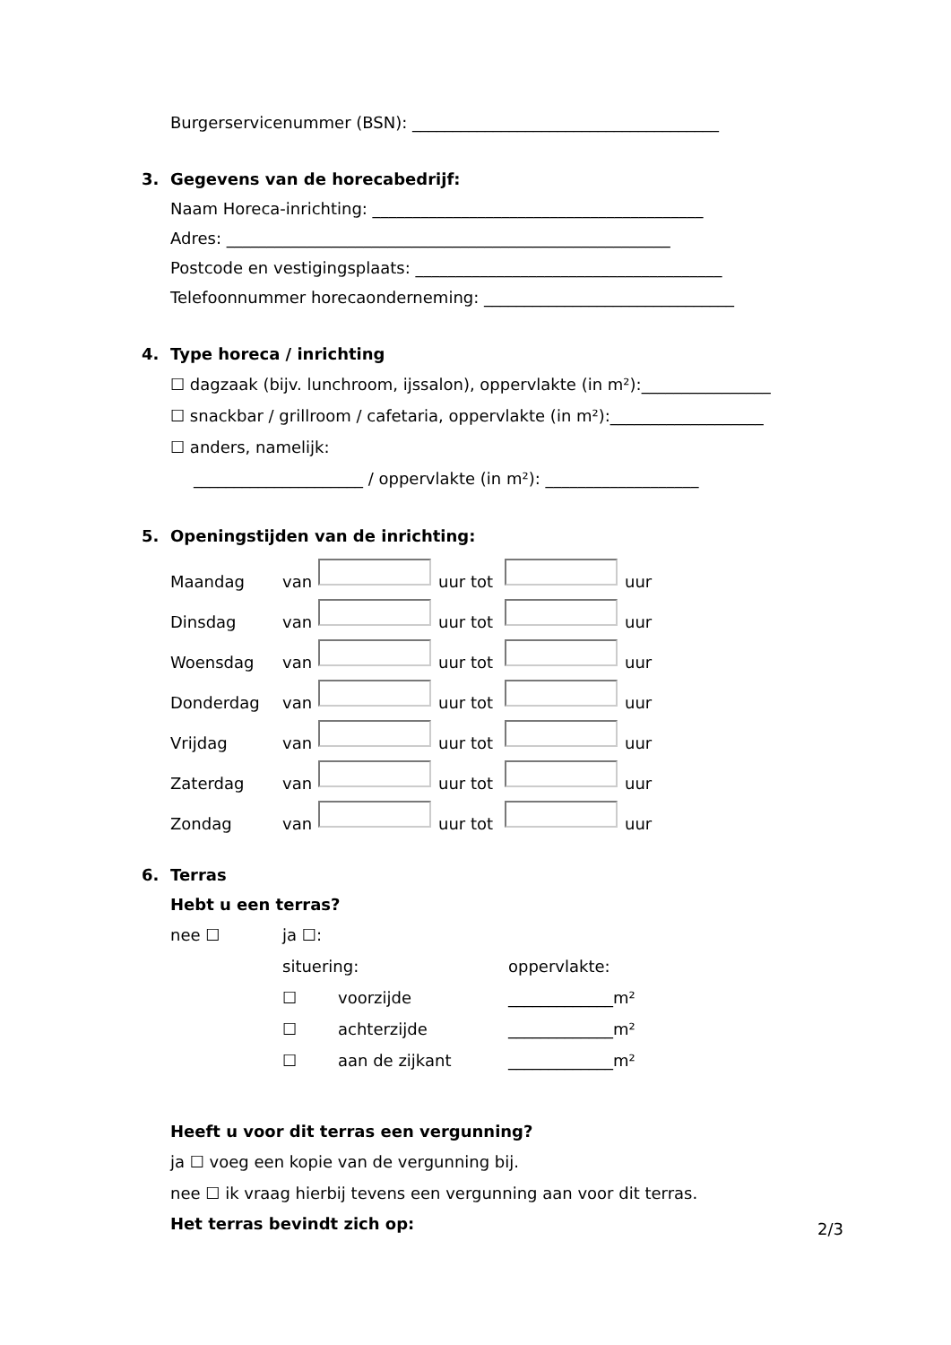Burgerservicenummer (BSN): ______________________________________
3. Gegevens van de horecabedrijf:
Naam Horeca-inrichting: _________________________________________
Adres: _______________________________________________________
Postcode en vestigingsplaats: ______________________________________
Telefoonnummer horecaonderneming: _______________________________
4. Type horeca / inrichting
☐ dagzaak (bijv. lunchroom, ijssalon), oppervlakte (in m²):________________
☐ snackbar / grillroom / cafetaria, oppervlakte (in m²):___________________
☐ anders, namelijk:
_____________________ / oppervlakte (in m²): ___________________
5. Openingstijden van de inrichting:
Maandag van uur tot uur
Dinsdag van uur tot uur
Woensdag van uur tot uur
Donderdag van uur tot uur
Vrijdag van uur tot uur
Zaterdag van uur tot uur
Zondag van uur tot uur
6. Terras
Hebt u een terras?
nee ☐ ja ☐: situering: oppervlakte: ☐ voorzijde _____________m² ☐ achterzijde _____________m² ☐ aan de zijkant _____________m²
Heeft u voor dit terras een vergunning?
ja ☐ voeg een kopie van de vergunning bij.
nee ☐ ik vraag hierbij tevens een vergunning aan voor dit terras.
Het terras bevindt zich op:
2/3